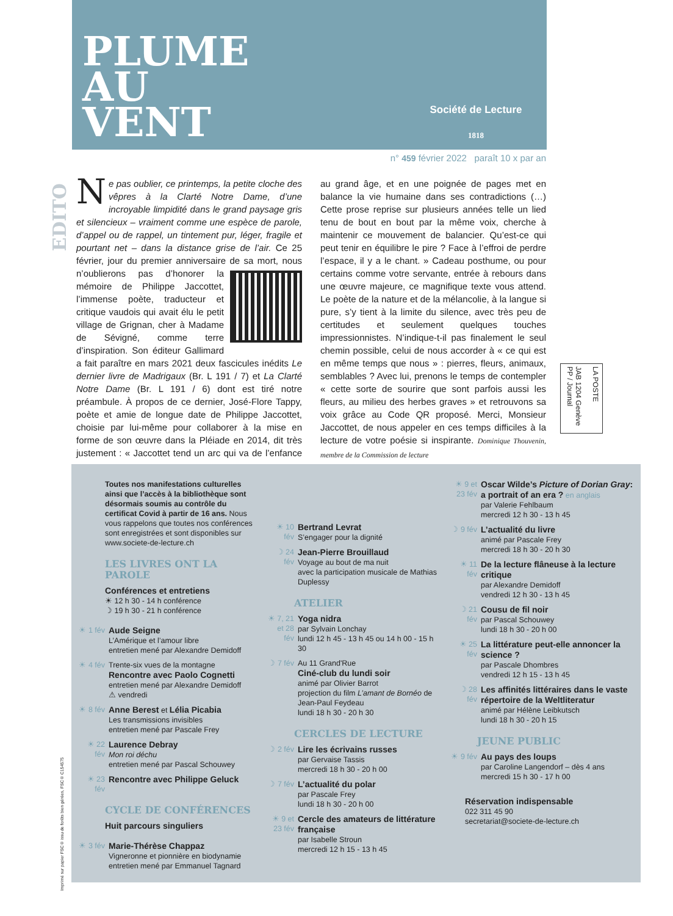PLUME
AU
VENT
Société de Lecture
1818
n° 459 février 2022 paraît 10 x par an
EDITO
Ne pas oublier, ce printemps, la petite cloche des vêpres à la Clarté Notre Dame, d’une incroyable limpidité dans le grand paysage gris et silencieux – vraiment comme une espèce de parole, d’appel ou de rappel, un tintement pur, léger, fragile et pourtant net – dans la distance grise de l’air. Ce 25 février, jour du premier anniversaire de sa mort, nous n’oublierons pas d’honorer la mémoire de Philippe Jaccottet, l’immense poète, traducteur et critique vaudois qui avait élu le petit village de Grignan, cher à Madame de Sévigné, comme terre d’inspiration. Son éditeur Gallimard a fait paraître en mars 2021 deux fascicules inédits Le dernier livre de Madrigaux (Br. L 191 / 7) et La Clarté Notre Dame (Br. L 191 / 6) dont est tiré notre préambule. À propos de ce dernier, José-Flore Tappy, poète et amie de longue date de Philippe Jaccottet, choisie par lui-même pour collaborer à la mise en forme de son œuvre dans la Pléiade en 2014, dit très justement : « Jaccottet tend un arc qui va de l’enfance au grand âge, et en une poignée de pages met en balance la vie humaine dans ses contradictions (…) Cette prose reprise sur plusieurs années telle un lied tenu de bout en bout par la même voix, cherche à maintenir ce mouvement de balancier. Qu’est-ce qui peut tenir en équilibre le pire ? Face à l’effroi de perdre l’espace, il y a le chant. » Cadeau posthume, ou pour certains comme votre servante, entrée à rebours dans une œuvre majeure, ce magnifique texte vous attend. Le poète de la nature et de la mélancolie, à la langue si pure, s’y tient à la limite du silence, avec très peu de certitudes et seulement quelques touches impressionnistes. N’indique-t-il pas finalement le seul chemin possible, celui de nous accorder à « ce qui est en même temps que nous » : pierres, fleurs, animaux, semblables ? Avec lui, prenons le temps de contempler « cette sorte de sourire que sont parfois aussi les fleurs, au milieu des herbes graves » et retrouvons sa voix grâce au Code QR proposé. Merci, Monsieur Jaccottet, de nous appeler en ces temps difficiles à la lecture de votre poésie si inspirante. Dominique Thouvenin, membre de la Commission de lecture
LA POSTE
JAB 1204 Genève PP / Journal
Imprimé sur papier FSC® issu de forêts bien gérées, FSC® C154575
Toutes nos manifestations culturelles ainsi que l’accès à la bibliothèque sont désormais soumis au contrôle du certificat Covid à partir de 16 ans. Nous vous rappelons que toutes nos conférences sont enregistrées et sont disponibles sur www.societe-de-lecture.ch
LES LIVRES ONT LA PAROLE
Conférences et entretiens
☀ 12 h 30 - 14 h conférence
☽ 19 h 30 - 21 h conférence
☀ 1 fév
Aude Seigne
L’Amérique et l’amour libre
entretien mené par Alexandre Demidoff
☀ 4 fév
Trente-six vues de la montagne
Rencontre avec Paolo Cognetti
entretien mené par Alexandre Demidoff
⚠ vendredi
☀ 8 fév
Anne Berest et Lélia Picabia
Les transmissions invisibles
entretien mené par Pascale Frey
☀ 22 fév
Laurence Debray
Mon roi déchu
entretien mené par Pascal Schouwey
☀ 23 fév
Rencontre avec Philippe Geluck
CYCLE DE CONFÉRENCES
Huit parcours singuliers
☀ 3 fév
Marie-Thérèse Chappaz
Vigneronne et pionnière en biodynamie
entretien mené par Emmanuel Tagnard
☀ 10 fév
Bertrand Levrat
S’engager pour la dignité
☽ 24 fév
Jean-Pierre Brouillaud
Voyage au bout de ma nuit
avec la participation musicale de Mathias Duplessy
ATELIER
☀ 7, 21 et 28 fév
Yoga nidra
par Sylvain Lonchay
lundi 12 h 45 - 13 h 45 ou 14 h 00 - 15 h 30
☽ 7 fév
Au 11 Grand'Rue
Ciné-club du lundi soir
animé par Olivier Barrot
projection du film L’amant de Bornéo de Jean-Paul Feydeau
lundi 18 h 30 - 20 h 30
CERCLES DE LECTURE
☽ 2 fév
Lire les écrivains russes
par Gervaise Tassis
mercredi 18 h 30 - 20 h 00
☽ 7 fév
L’actualité du polar
par Pascale Frey
lundi 18 h 30 - 20 h 00
☀ 9 et 23 fév
Cercle des amateurs de littérature française
par Isabelle Stroun
mercredi 12 h 15 - 13 h 45
☀ 9 et 23 fév
Oscar Wilde’s Picture of Dorian Gray: a portrait of an era ? en anglais
par Valerie Fehlbaum
mercredi 12 h 30 - 13 h 45
☽ 9 fév
L’actualité du livre
animé par Pascale Frey
mercredi 18 h 30 - 20 h 30
☀ 11 fév
De la lecture flâneuse à la lecture critique
par Alexandre Demidoff
vendredi 12 h 30 - 13 h 45
☽ 21 fév
Cousu de fil noir
par Pascal Schouwey
lundi 18 h 30 - 20 h 00
☀ 25 fév
La littérature peut-elle annoncer la science ?
par Pascale Dhombres
vendredi 12 h 15 - 13 h 45
☽ 28 fév
Les affinités littéraires dans le vaste répertoire de la Weltliteratur
animé par Hélène Leibkutsch
lundi 18 h 30 - 20 h 15
JEUNE PUBLIC
☀ 9 fév
Au pays des loups
par Caroline Langendorf – dès 4 ans
mercredi 15 h 30 - 17 h 00
Réservation indispensable
022 311 45 90
secretariat@societe-de-lecture.ch